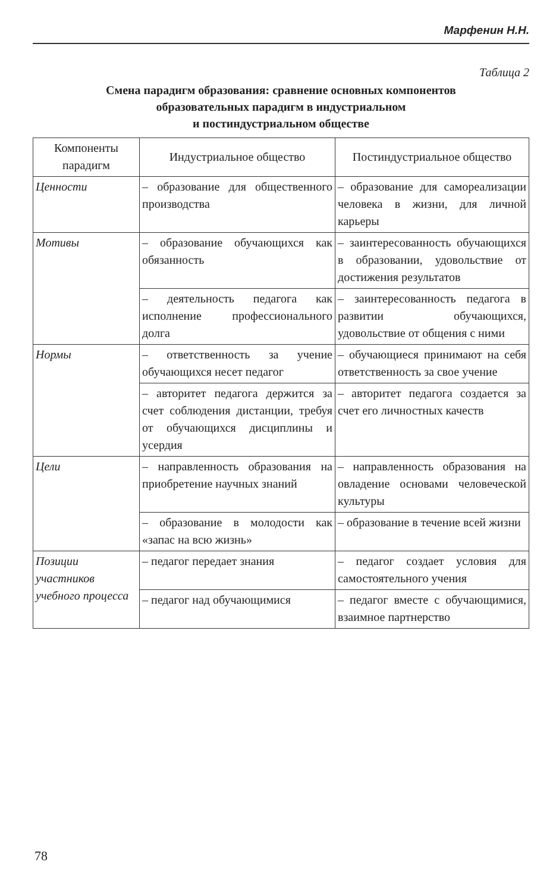Марфенин Н.Н.
Таблица 2
Смена парадигм образования: сравнение основных компонентов
образовательных парадигм в индустриальном
и постиндустриальном обществе
| Компоненты парадигм | Индустриальное общество | Постиндустриальное общество |
| --- | --- | --- |
| Ценности | – образование для общественного производства | – образование для самореализации человека в жизни, для личной карьеры |
| Мотивы | – образование обучающихся как обязанность | – заинтересованность обучающихся в образовании, удовольствие от достижения результатов |
| | – деятельность педагога как исполнение профессионального долга | – заинтересованность педагога в развитии обучающихся, удовольствие от общения с ними |
| Нормы | – ответственность за учение обучающихся несет педагог | – обучающиеся принимают на себя ответственность за свое учение |
| | – авторитет педагога держится за счет соблюдения дистанции, требуя от обучающихся дисциплины и усердия | – авторитет педагога создается за счет его личностных качеств |
| Цели | – направленность образования на приобретение научных знаний | – направленность образования на овладение основами человеческой культуры |
| | – образование в молодости как «запас на всю жизнь» | – образование в течение всей жизни |
| Позиции участников учебного процесса | – педагог передает знания | – педагог создает условия для самостоятельного учения |
| | – педагог над обучающимися | – педагог вместе с обучающимися, взаимное партнерство |
78